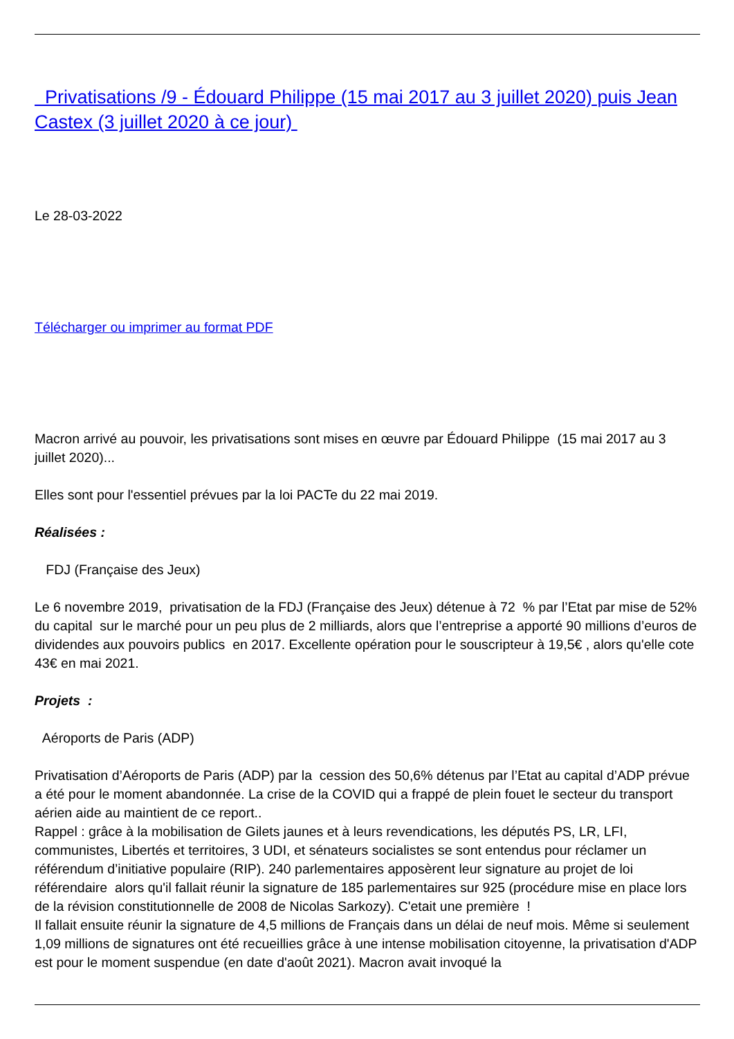Privatisations /9 - Édouard Philippe (15 mai 2017 au 3 juillet 2020) puis Jean Castex (3 juillet 2020 à ce jour)
Le 28-03-2022
Télécharger ou imprimer au format PDF
Macron arrivé au pouvoir, les privatisations sont mises en œuvre par Édouard Philippe (15 mai 2017 au 3 juillet 2020)...
Elles sont pour l'essentiel prévues par la loi PACTe du 22 mai 2019.
Réalisées :
FDJ (Française des Jeux)
Le 6 novembre 2019, privatisation de la FDJ (Française des Jeux) détenue à 72 % par l’Etat par mise de 52% du capital sur le marché pour un peu plus de 2 milliards, alors que l’entreprise a apporté 90 millions d’euros de dividendes aux pouvoirs publics en 2017. Excellente opération pour le souscripteur à 19,5€ , alors qu'elle cote 43€ en mai 2021.
Projets :
Aéroports de Paris (ADP)
Privatisation d’Aéroports de Paris (ADP) par la cession des 50,6% détenus par l’Etat au capital d’ADP prévue a été pour le moment abandonnée. La crise de la COVID qui a frappé de plein fouet le secteur du transport aérien aide au maintient de ce report..
Rappel : grâce à la mobilisation de Gilets jaunes et à leurs revendications, les députés PS, LR, LFI, communistes, Libertés et territoires, 3 UDI, et sénateurs socialistes se sont entendus pour réclamer un référendum d’initiative populaire (RIP). 240 parlementaires apposèrent leur signature au projet de loi référendaire alors qu'il fallait réunir la signature de 185 parlementaires sur 925 (procédure mise en place lors de la révision constitutionnelle de 2008 de Nicolas Sarkozy). C'etait une première !
Il fallait ensuite réunir la signature de 4,5 millions de Français dans un délai de neuf mois. Même si seulement 1,09 millions de signatures ont été recueillies grâce à une intense mobilisation citoyenne, la privatisation d'ADP est pour le moment suspendue (en date d'août 2021). Macron avait invoqué la